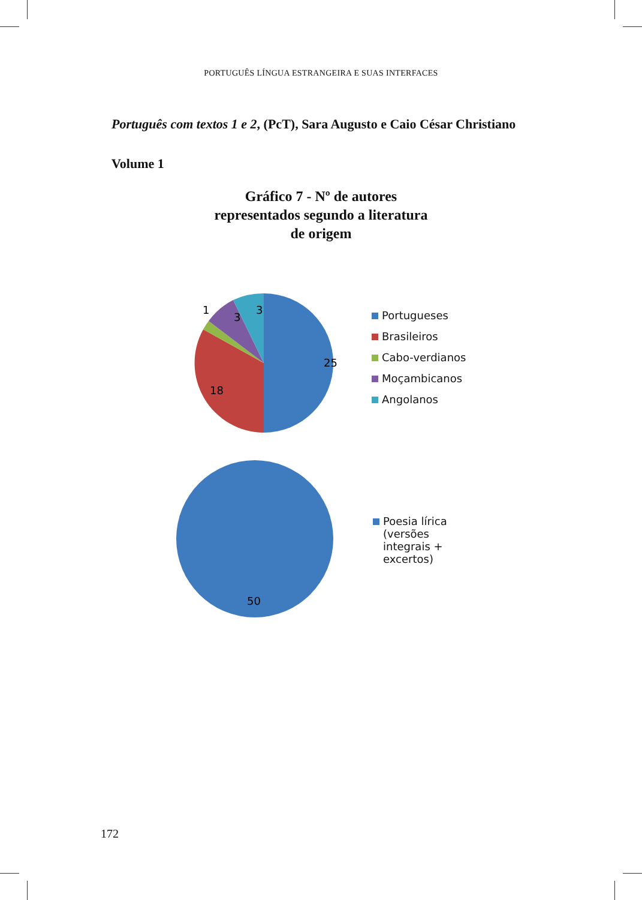PORTUGUÊS LÍNGUA ESTRANGEIRA E SUAS INTERFACES
Português com textos 1 e 2, (PcT), Sara Augusto e Caio César Christiano
Volume 1
Gráfico 7 - Nº de autores
representados segundo a literatura
de origem
25
18
1
3
3
Portugueses
Brasileiros
Cabo-verdianos
Moçambicanos
Angolanos
50
Poesia lírica
(versões
integrais +
excertos)
172